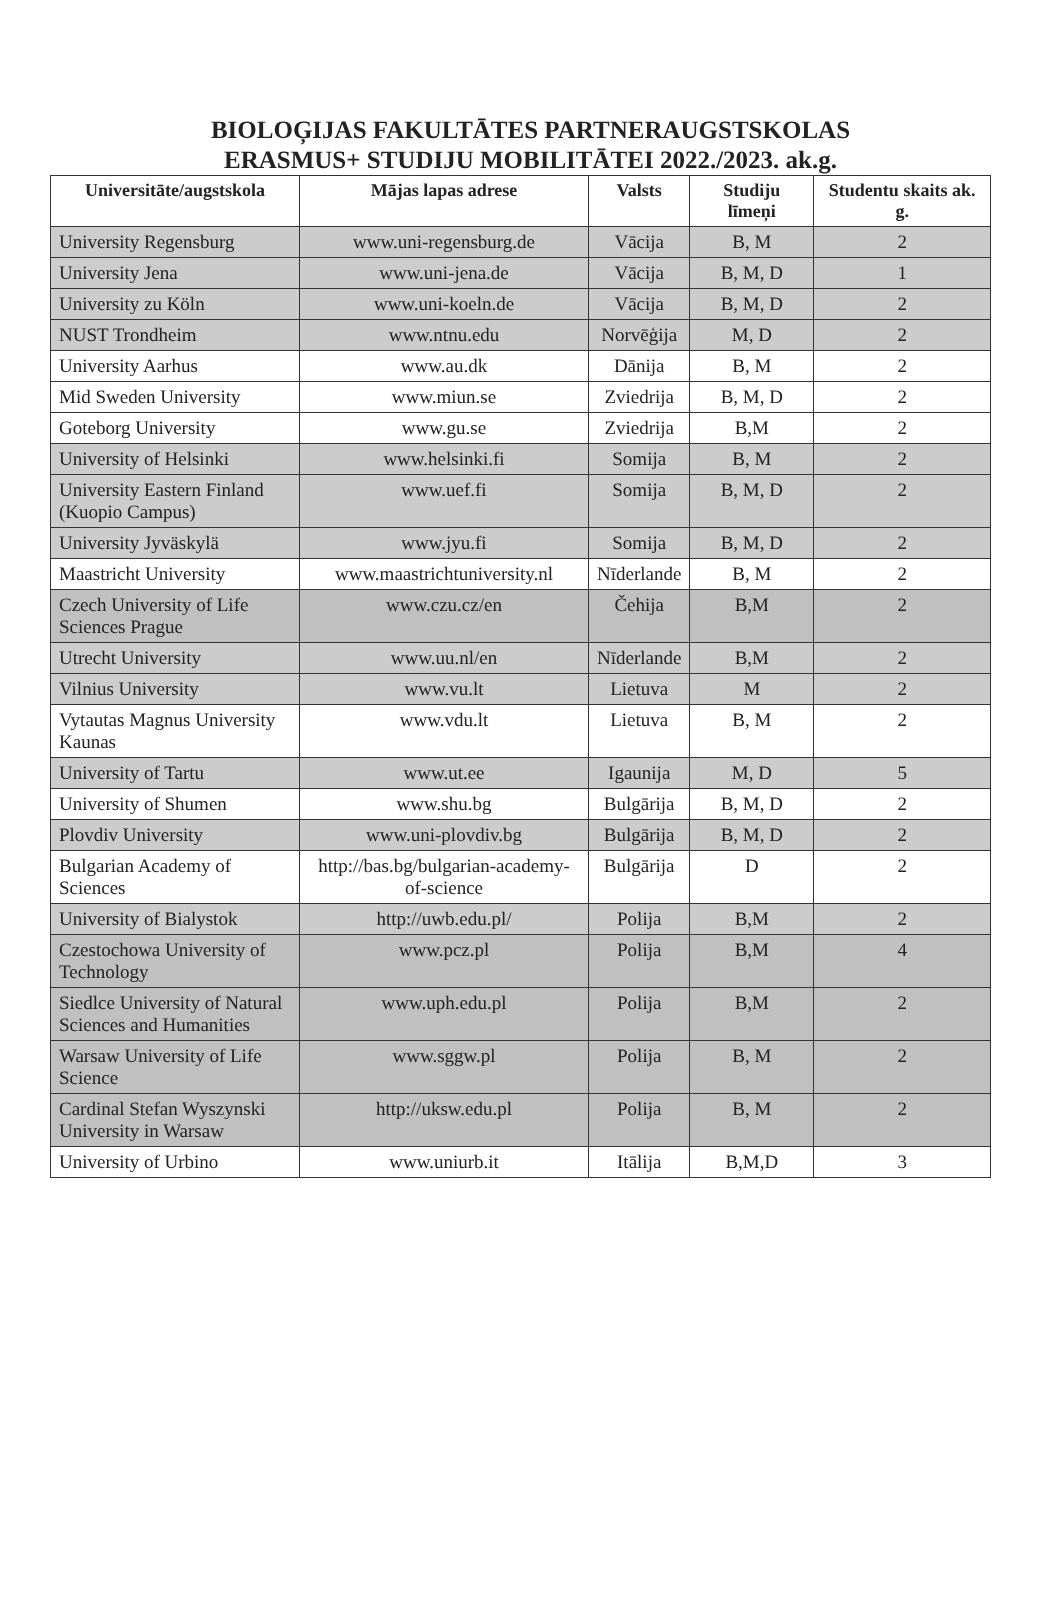BIOLOĢIJAS FAKULTĀTES PARTNERAUGSTSKOLAS
ERASMUS+ STUDIJU MOBILITĀTEI 2022./2023. ak.g.
| Universitāte/augstskola | Mājas lapas adrese | Valsts | Studiju līmeņi | Studentu skaits ak. g. |
| --- | --- | --- | --- | --- |
| University Regensburg | www.uni-regensburg.de | Vācija | B, M | 2 |
| University Jena | www.uni-jena.de | Vācija | B, M, D | 1 |
| University zu Köln | www.uni-koeln.de | Vācija | B, M, D | 2 |
| NUST Trondheim | www.ntnu.edu | Norvēģija | M, D | 2 |
| University Aarhus | www.au.dk | Dānija | B, M | 2 |
| Mid Sweden University | www.miun.se | Zviedrija | B, M, D | 2 |
| Goteborg University | www.gu.se | Zviedrija | B,M | 2 |
| University of Helsinki | www.helsinki.fi | Somija | B, M | 2 |
| University Eastern Finland (Kuopio Campus) | www.uef.fi | Somija | B, M, D | 2 |
| University Jyväskylä | www.jyu.fi | Somija | B, M, D | 2 |
| Maastricht University | www.maastrichtuniversity.nl | Nīderlande | B, M | 2 |
| Czech University of Life Sciences Prague | www.czu.cz/en | Čehija | B,M | 2 |
| Utrecht University | www.uu.nl/en | Nīderlande | B,M | 2 |
| Vilnius University | www.vu.lt | Lietuva | M | 2 |
| Vytautas Magnus University Kaunas | www.vdu.lt | Lietuva | B, M | 2 |
| University of Tartu | www.ut.ee | Igaunija | M, D | 5 |
| University of Shumen | www.shu.bg | Bulgārija | B, M, D | 2 |
| Plovdiv University | www.uni-plovdiv.bg | Bulgārija | B, M, D | 2 |
| Bulgarian Academy of Sciences | http://bas.bg/bulgarian-academy-of-science | Bulgārija | D | 2 |
| University of Bialystok | http://uwb.edu.pl/ | Polija | B,M | 2 |
| Czestochowa University of Technology | www.pcz.pl | Polija | B,M | 4 |
| Siedlce University of Natural Sciences and Humanities | www.uph.edu.pl | Polija | B,M | 2 |
| Warsaw University of Life Science | www.sggw.pl | Polija | B, M | 2 |
| Cardinal Stefan Wyszynski University in Warsaw | http://uksw.edu.pl | Polija | B, M | 2 |
| University of Urbino | www.uniurb.it | Itālija | B,M,D | 3 |